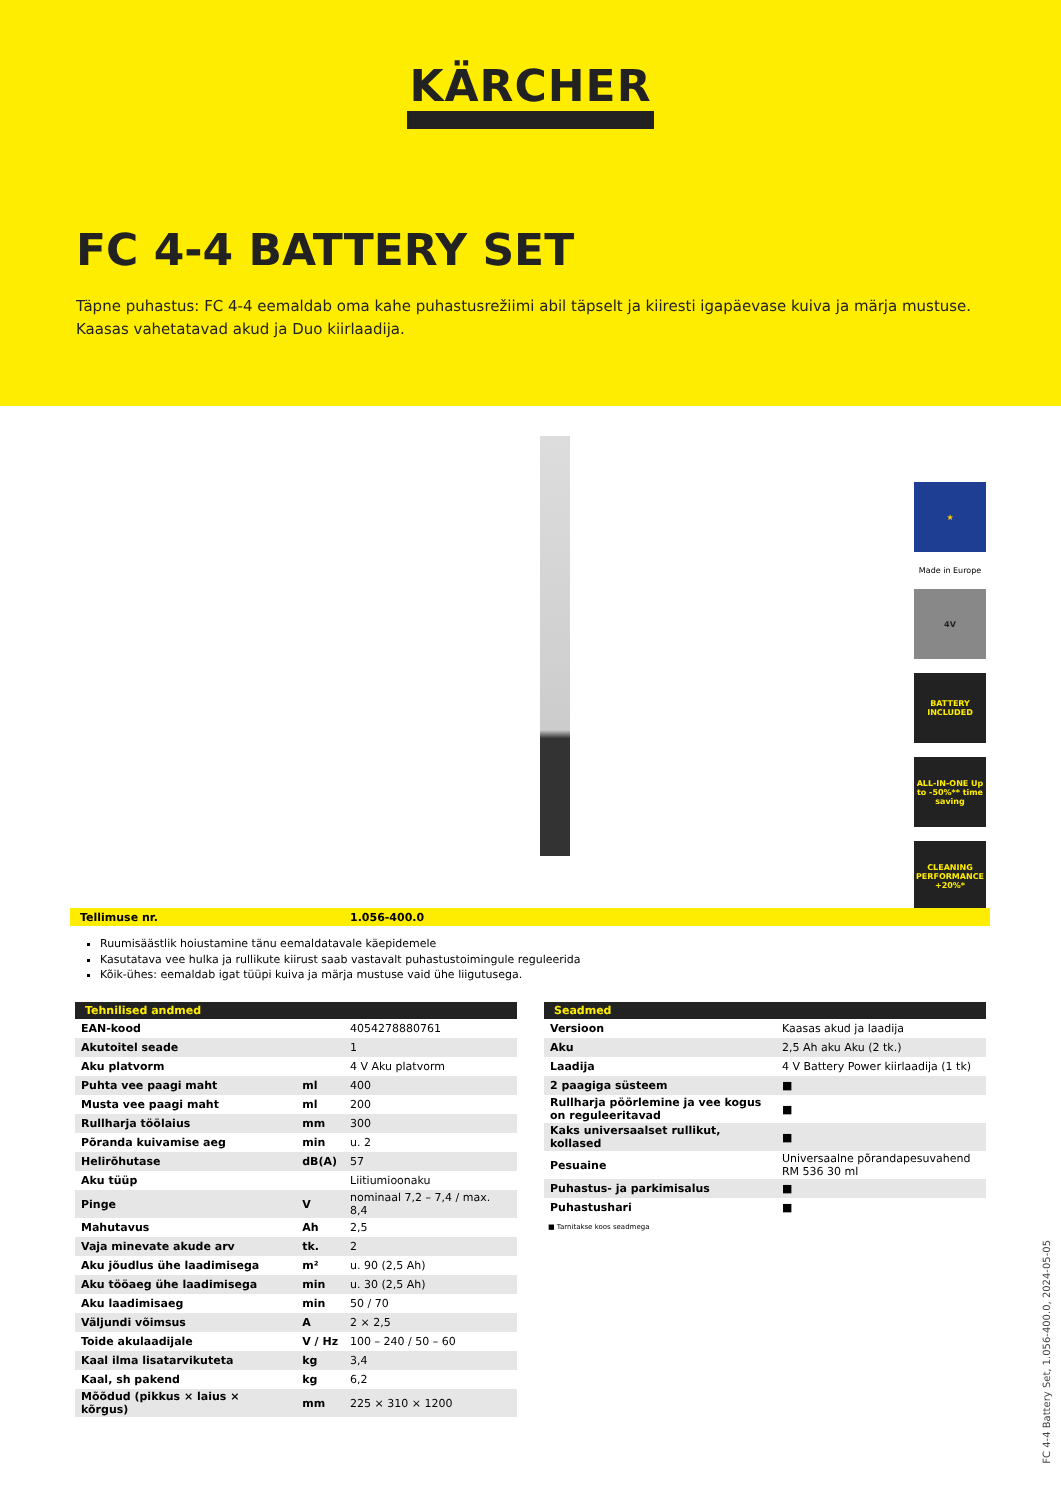KÄRCHER
FC 4-4 BATTERY SET
Täpne puhastus: FC 4-4 eemaldab oma kahe puhastusrežiimi abil täpselt ja kiiresti igapäevase kuiva ja märja mustuse. Kaasas vahetatavad akud ja Duo kiirlaadija.
★
Made in Europe
4V
BATTERY INCLUDED
ALL-IN-ONE Up to -50%** time saving
CLEANING PERFORMANCE +20%*
Tellimuse nr. 1.056-400.0
Ruumisäästlik hoiustamine tänu eemaldatavale käepidemele
Kasutatava vee hulka ja rullikute kiirust saab vastavalt puhastustoimingule reguleerida
Kõik-ühes: eemaldab igat tüüpi kuiva ja märja mustuse vaid ühe liigutusega.
| Tehnilised andmed | | |
| --- | --- | --- |
| EAN-kood | | 4054278880761 |
| Akutoitel seade | | 1 |
| Aku platvorm | | 4 V Aku platvorm |
| Puhta vee paagi maht | ml | 400 |
| Musta vee paagi maht | ml | 200 |
| Rullharja töölaius | mm | 300 |
| Põranda kuivamise aeg | min | u. 2 |
| Helirõhutase | dB(A) | 57 |
| Aku tüüp | | Liitiumioonaku |
| Pinge | V | nominaal 7,2 – 7,4 / max. 8,4 |
| Mahutavus | Ah | 2,5 |
| Vaja minevate akude arv | tk. | 2 |
| Aku jõudlus ühe laadimisega | m² | u. 90 (2,5 Ah) |
| Aku tööaeg ühe laadimisega | min | u. 30 (2,5 Ah) |
| Aku laadimisaeg | min | 50 / 70 |
| Väljundi võimsus | A | 2 × 2,5 |
| Toide akulaadijale | V / Hz | 100 – 240 / 50 – 60 |
| Kaal ilma lisatarvikuteta | kg | 3,4 |
| Kaal, sh pakend | kg | 6,2 |
| Mõõdud (pikkus × laius × kõrgus) | mm | 225 × 310 × 1200 |
| Seadmed | |
| --- | --- |
| Versioon | Kaasas akud ja laadija |
| Aku | 2,5 Ah aku Aku (2 tk.) |
| Laadija | 4 V Battery Power kiirlaadija (1 tk) |
| 2 paagiga süsteem | ■ |
| Rullharja pöörlemine ja vee kogus on reguleeritavad | ■ |
| Kaks universaalset rullikut, kollased | ■ |
| Pesuaine | Universaalne põrandapesuvahend RM 536 30 ml |
| Puhastus- ja parkimisalus | ■ |
| Puhastushari | ■ |
■ Tarnitakse koos seadmega
FC 4-4 Battery Set, 1.056-400.0, 2024-05-05